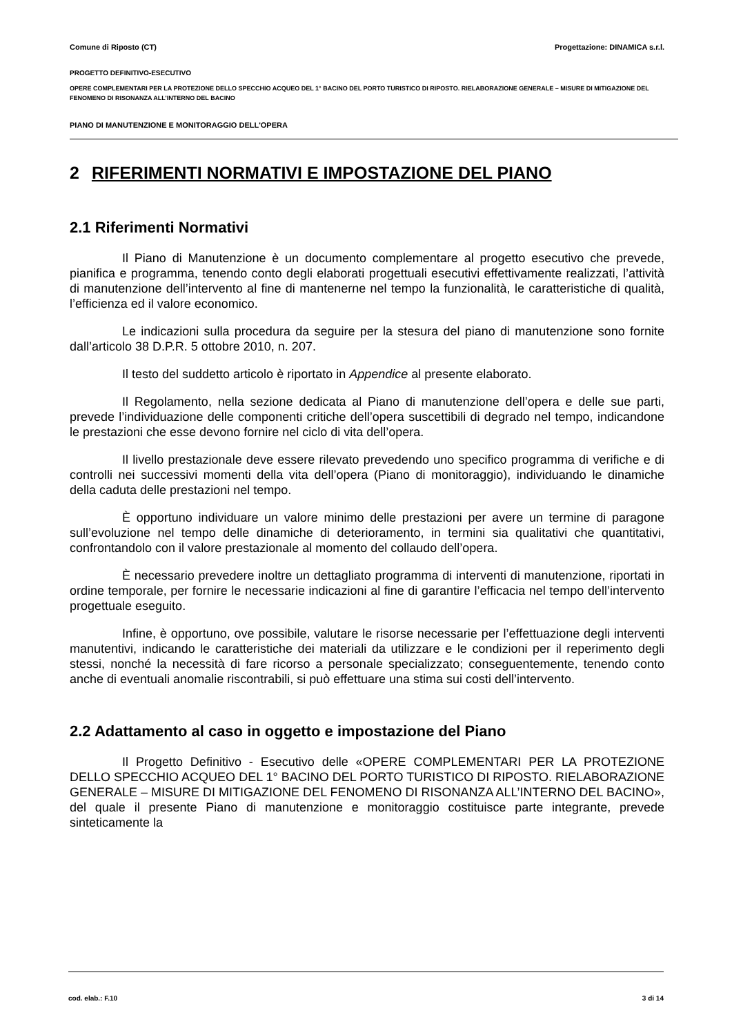Comune di Riposto (CT) Progettazione: DINAMICA s.r.l.
PROGETTO DEFINITIVO-ESECUTIVO
OPERE COMPLEMENTARI PER LA PROTEZIONE DELLO SPECCHIO ACQUEO DEL 1° BACINO DEL PORTO TURISTICO DI RIPOSTO. RIELABORAZIONE GENERALE – MISURE DI MITIGAZIONE DEL FENOMENO DI RISONANZA ALL’INTERNO DEL BACINO
PIANO DI MANUTENZIONE E MONITORAGGIO DELL'OPERA
2 RIFERIMENTI NORMATIVI E IMPOSTAZIONE DEL PIANO
2.1 Riferimenti Normativi
Il Piano di Manutenzione è un documento complementare al progetto esecutivo che prevede, pianifica e programma, tenendo conto degli elaborati progettuali esecutivi effettivamente realizzati, l’attività di manutenzione dell’intervento al fine di mantenerne nel tempo la funzionalità, le caratteristiche di qualità, l’efficienza ed il valore economico.
Le indicazioni sulla procedura da seguire per la stesura del piano di manutenzione sono fornite dall’articolo 38 D.P.R. 5 ottobre 2010, n. 207.
Il testo del suddetto articolo è riportato in Appendice al presente elaborato.
Il Regolamento, nella sezione dedicata al Piano di manutenzione dell’opera e delle sue parti, prevede l’individuazione delle componenti critiche dell’opera suscettibili di degrado nel tempo, indicandone le prestazioni che esse devono fornire nel ciclo di vita dell’opera.
Il livello prestazionale deve essere rilevato prevedendo uno specifico programma di verifiche e di controlli nei successivi momenti della vita dell’opera (Piano di monitoraggio), individuando le dinamiche della caduta delle prestazioni nel tempo.
È opportuno individuare un valore minimo delle prestazioni per avere un termine di paragone sull’evoluzione nel tempo delle dinamiche di deterioramento, in termini sia qualitativi che quantitativi, confrontandolo con il valore prestazionale al momento del collaudo dell’opera.
È necessario prevedere inoltre un dettagliato programma di interventi di manutenzione, riportati in ordine temporale, per fornire le necessarie indicazioni al fine di garantire l’efficacia nel tempo dell’intervento progettuale eseguito.
Infine, è opportuno, ove possibile, valutare le risorse necessarie per l’effettuazione degli interventi manutentivi, indicando le caratteristiche dei materiali da utilizzare e le condizioni per il reperimento degli stessi, nonché la necessità di fare ricorso a personale specializzato; conseguentemente, tenendo conto anche di eventuali anomalie riscontrabili, si può effettuare una stima sui costi dell’intervento.
2.2 Adattamento al caso in oggetto e impostazione del Piano
Il Progetto Definitivo - Esecutivo delle «OPERE COMPLEMENTARI PER LA PROTEZIONE DELLO SPECCHIO ACQUEO DEL 1° BACINO DEL PORTO TURISTICO DI RIPOSTO. RIELABORAZIONE GENERALE – MISURE DI MITIGAZIONE DEL FENOMENO DI RISONANZA ALL’INTERNO DEL BACINO», del quale il presente Piano di manutenzione e monitoraggio costituisce parte integrante, prevede sinteticamente la
cod. elab.: F.10 3 di 14